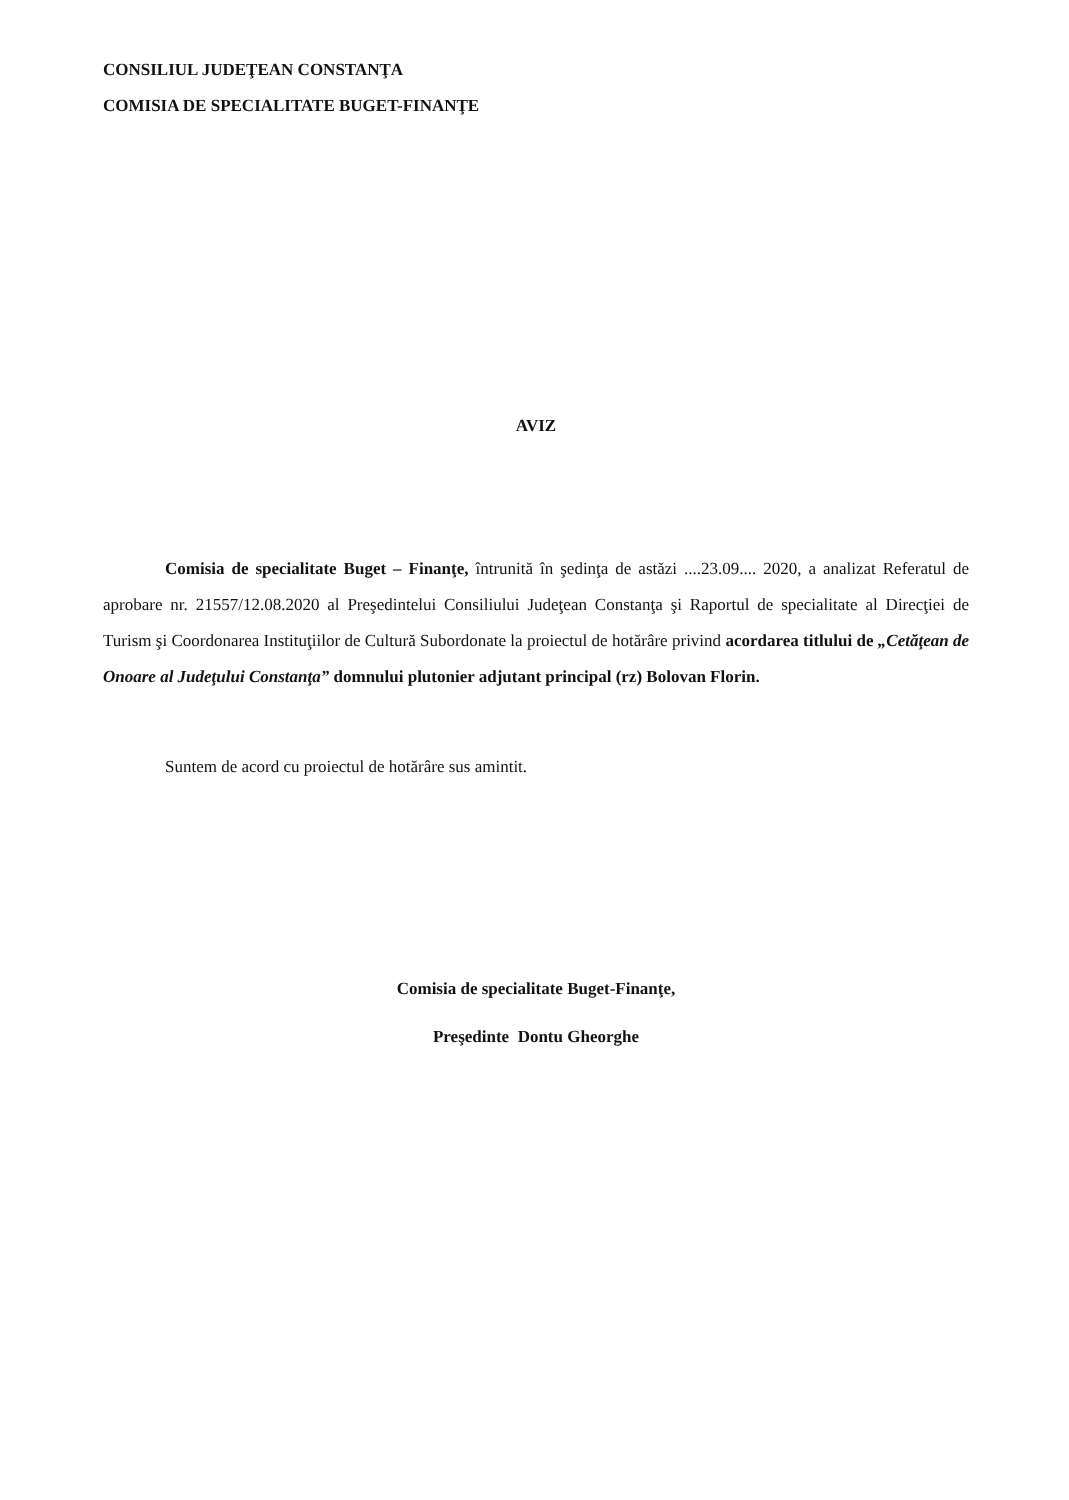CONSILIUL JUDEŢEAN CONSTANŢA
COMISIA DE SPECIALITATE BUGET-FINANŢE
AVIZ
Comisia de specialitate Buget – Finanţe, întrunită în şedinţa de astăzi ....23.09.... 2020, a analizat Referatul de aprobare nr. 21557/12.08.2020 al Preşedintelui Consiliului Judeţean Constanţa şi Raportul de specialitate al Direcţiei de Turism şi Coordonarea Instituţiilor de Cultură Subordonate la proiectul de hotărâre privind acordarea titlului de „Cetăţean de Onoare al Judeţului Constanţa” domnului plutonier adjutant principal (rz) Bolovan Florin.
Suntem de acord cu proiectul de hotărâre sus amintit.
Comisia de specialitate Buget-Finanţe,
Preşedinte Dontu Gheorghe